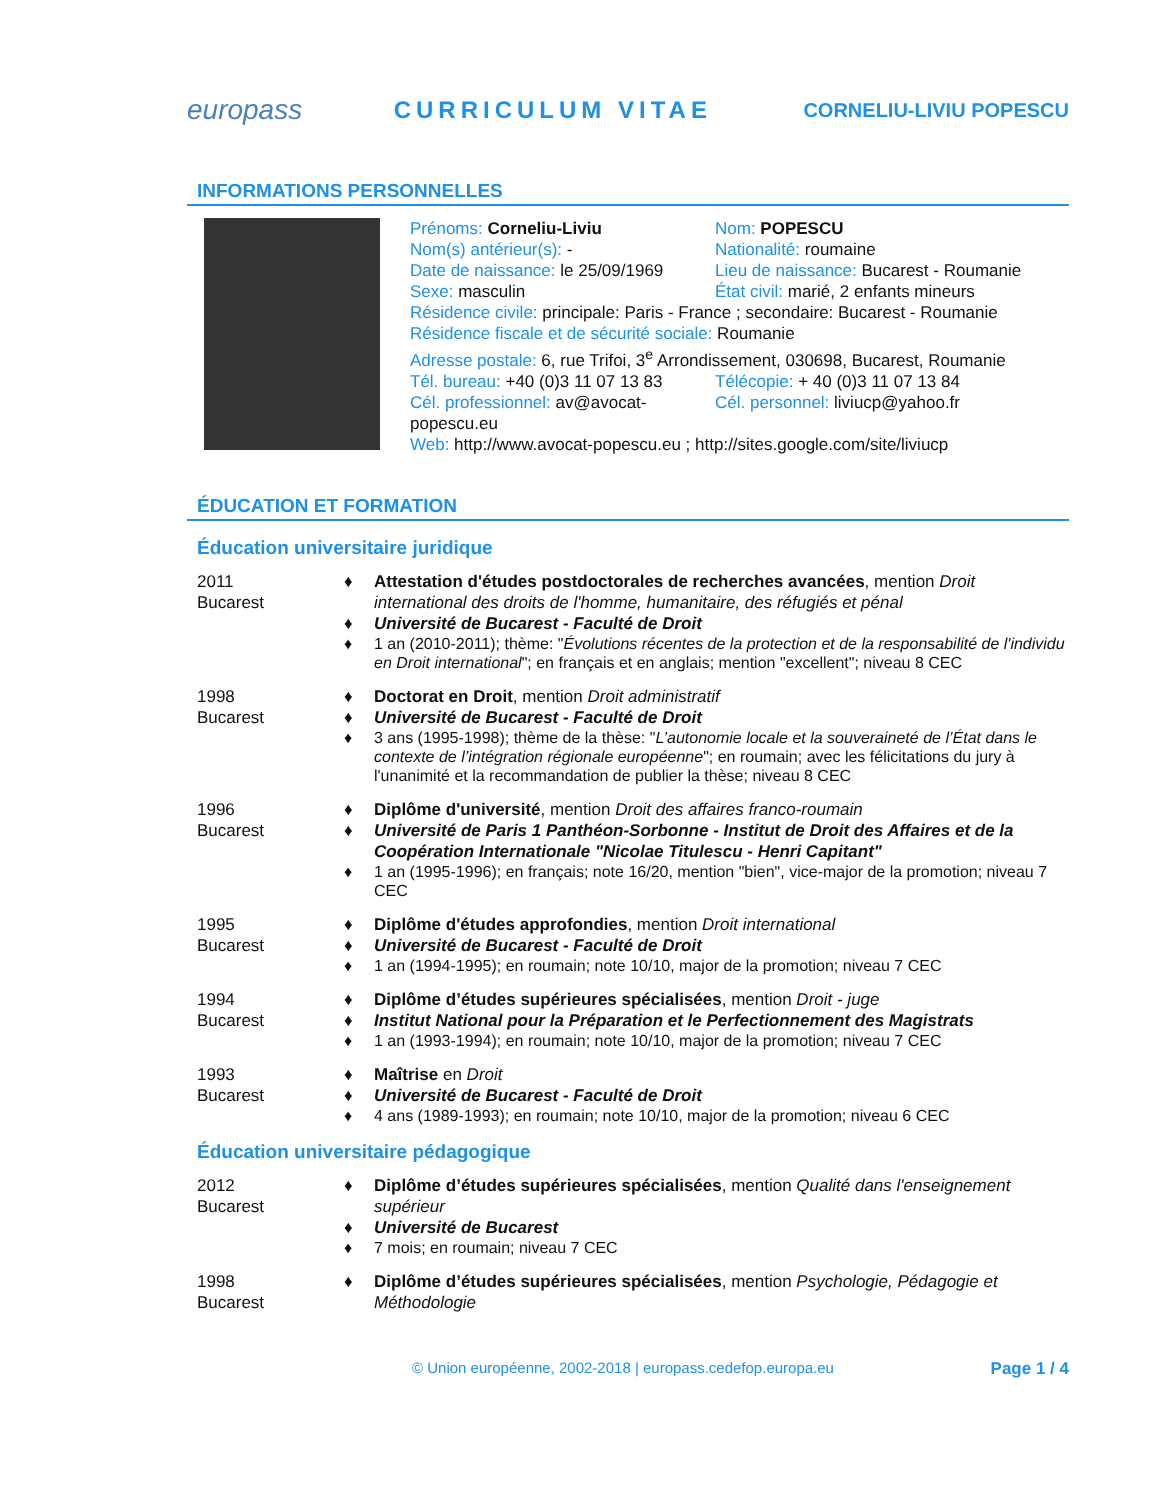europass CURRICULUM VITAE CORNELIU-LIVIU POPESCU
INFORMATIONS PERSONNELLES
Prénoms: Corneliu-Liviu
Nom: POPESCU
Nom(s) antérieur(s): -
Nationalité: roumaine
Date de naissance: le 25/09/1969
Lieu de naissance: Bucarest - Roumanie
Sexe: masculin
État civil: marié, 2 enfants mineurs
Résidence civile: principale: Paris - France ; secondaire: Bucarest - Roumanie
Résidence fiscale et de sécurité sociale: Roumanie
Adresse postale: 6, rue Trifoi, 3<sup>e</sup> Arrondissement, 030698, Bucarest, Roumanie
Tél. bureau: +40 (0)3 11 07 13 83
Télécopie: + 40 (0)3 11 07 13 84
Cél. professionnel: av@avocat-popescu.eu
Cél. personnel: liviucp@yahoo.fr
Web: http://www.avocat-popescu.eu ; http://sites.google.com/site/liviucp
ÉDUCATION ET FORMATION
Éducation universitaire juridique
2011
Bucarest
♦ Attestation d'études postdoctorales de recherches avancées, mention Droit international des droits de l'homme, humanitaire, des réfugiés et pénal
♦ Université de Bucarest - Faculté de Droit
♦ 1 an (2010-2011); thème: "Évolutions récentes de la protection et de la responsabilité de l'individu en Droit international"; en français et en anglais; mention "excellent"; niveau 8 CEC
1998
Bucarest
♦ Doctorat en Droit, mention Droit administratif
♦ Université de Bucarest - Faculté de Droit
♦ 3 ans (1995-1998); thème de la thèse: "L’autonomie locale et la souveraineté de l’État dans le contexte de l’intégration régionale européenne"; en roumain; avec les félicitations du jury à l'unanimité et la recommandation de publier la thèse; niveau 8 CEC
1996
Bucarest
♦ Diplôme d'université, mention Droit des affaires franco-roumain
♦ Université de Paris 1 Panthéon-Sorbonne - Institut de Droit des Affaires et de la Coopération Internationale "Nicolae Titulescu - Henri Capitant"
♦ 1 an (1995-1996); en français; note 16/20, mention "bien", vice-major de la promotion; niveau 7 CEC
1995
Bucarest
♦ Diplôme d'études approfondies, mention Droit international
♦ Université de Bucarest - Faculté de Droit
♦ 1 an (1994-1995); en roumain; note 10/10, major de la promotion; niveau 7 CEC
1994
Bucarest
♦ Diplôme d’études supérieures spécialisées, mention Droit - juge
♦ Institut National pour la Préparation et le Perfectionnement des Magistrats
♦ 1 an (1993-1994); en roumain; note 10/10, major de la promotion; niveau 7 CEC
1993
Bucarest
♦ Maîtrise en Droit
♦ Université de Bucarest - Faculté de Droit
♦ 4 ans (1989-1993); en roumain; note 10/10, major de la promotion; niveau 6 CEC
Éducation universitaire pédagogique
2012
Bucarest
♦ Diplôme d’études supérieures spécialisées, mention Qualité dans l'enseignement supérieur
♦ Université de Bucarest
♦ 7 mois; en roumain; niveau 7 CEC
1998
Bucarest
♦ Diplôme d’études supérieures spécialisées, mention Psychologie, Pédagogie et Méthodologie
© Union européenne, 2002-2018 | europass.cedefop.europa.eu Page 1 / 4